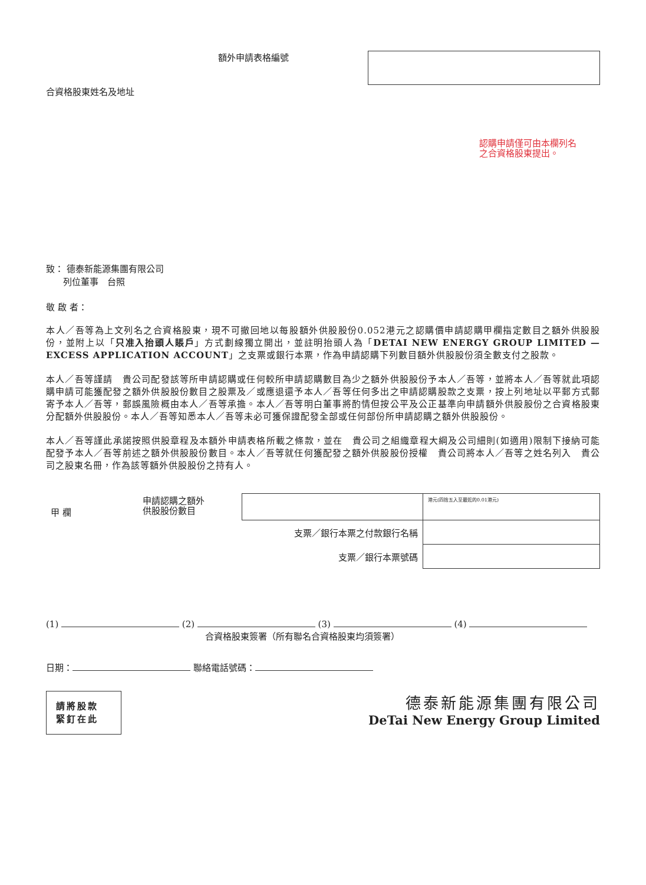額外申請表格編號
合資格股東姓名及地址
認購申請僅可由本欄列名
之合資格股東提出。
致： 德泰新能源集團有限公司
列位董事　台照
敬 啟 者：
本人／吾等為上文列名之合資格股東，現不可撤回地以每股額外供股股份0.052港元之認購價申請認購甲欄指定數目之額外供股股份，並附上以「只准入抬頭人賬戶」方式劃線獨立開出，並註明抬頭人為「DETAI NEW ENERGY GROUP LIMITED — EXCESS APPLICATION ACCOUNT」之支票或銀行本票，作為申請認購下列數目額外供股股份須全數支付之股款。
本人／吾等謹請　貴公司配發該等所申請認購或任何較所申請認購數目為少之額外供股股份予本人／吾等，並將本人／吾等就此項認購申請可能獲配發之額外供股股份數目之股票及／或應退還予本人／吾等任何多出之申請認購股款之支票，按上列地址以平郵方式郵寄予本人／吾等，郵誤風險概由本人／吾等承擔。本人／吾等明白董事將酌情但按公平及公正基準向申請額外供股股份之合資格股東分配額外供股股份。本人／吾等知悉本人／吾等未必可獲保證配發全部或任何部份所申請認購之額外供股股份。
本人／吾等謹此承諾按照供股章程及本額外申請表格所載之條款，並在　貴公司之組織章程大綱及公司細則(如適用)限制下接納可能配發予本人／吾等前述之額外供股股份數目。本人／吾等就任何獲配發之額外供股股份授權　貴公司將本人／吾等之姓名列入　貴公司之股東名冊，作為該等額外供股股份之持有人。
| 甲 欄 | 申請認購之額外 供股股份數目 | | 港元(四捨五入至最近的0.01港元) |
| 支票／銀行本票之付款銀行名稱 | | | |
| 支票／銀行本票號碼 | | | |
(1) (2) (3) (4)
合資格股東簽署（所有聯名合資格股東均須簽署）
日期： 聯絡電話號碼：
請將股款
緊釘在此
德泰新能源集團有限公司
DeTai New Energy Group Limited